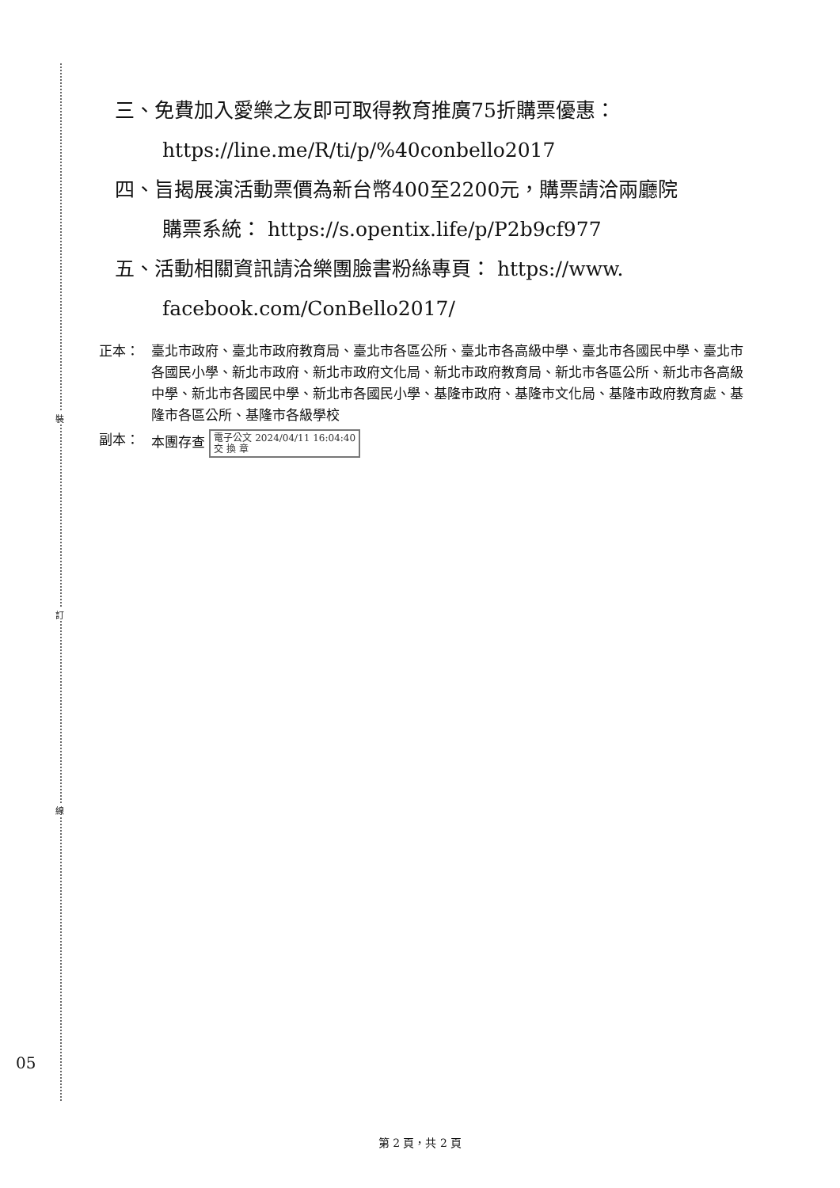裝
訂
線
三、免費加入愛樂之友即可取得教育推廣75折購票優惠：
https://line.me/R/ti/p/%40conbello2017
四、旨揭展演活動票價為新台幣400至2200元，購票請洽兩廳院
購票系統： https://s.opentix.life/p/P2b9cf977
五、活動相關資訊請洽樂團臉書粉絲專頁： https://www.
facebook.com/ConBello2017/
正本： 臺北市政府、臺北市政府教育局、臺北市各區公所、臺北市各高級中學、臺北市各國民中學、臺北市各國民小學、新北市政府、新北市政府文化局、新北市政府教育局、新北市各區公所、新北市各高級中學、新北市各國民中學、新北市各國民小學、基隆市政府、基隆市文化局、基隆市政府教育處、基隆市各區公所、基隆市各級學校
副本： 本團存查 電子公文 2024/04/11 16:04:40
交 換 章
05
第 2 頁，共 2 頁